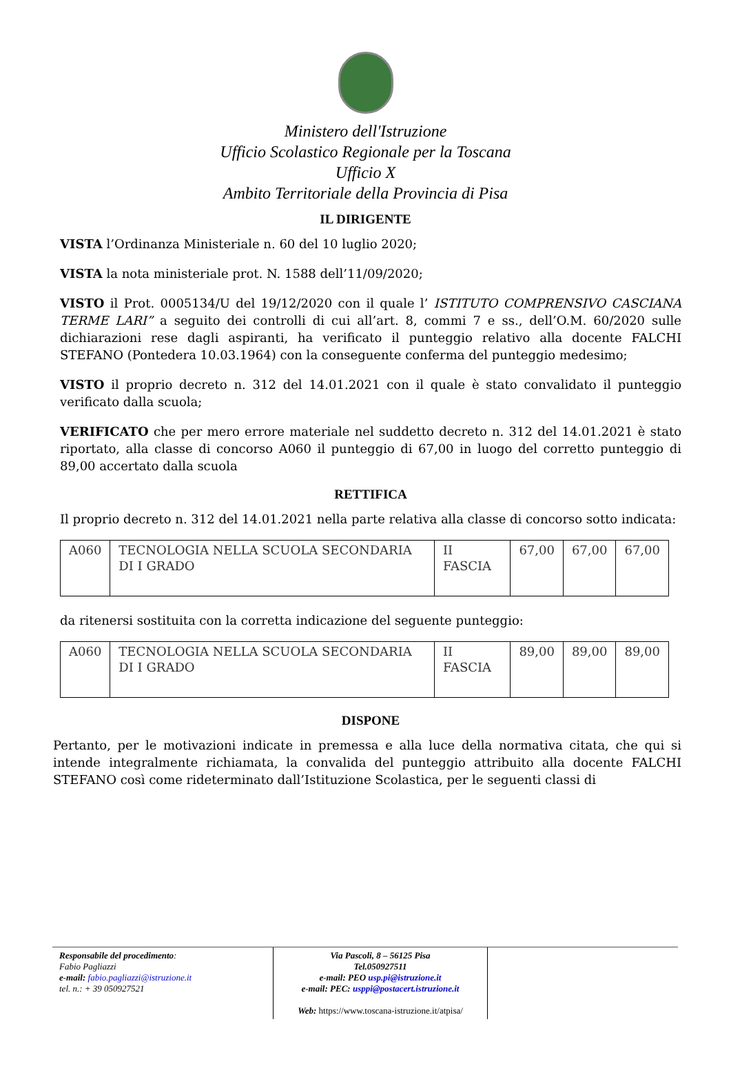Ministero dell'Istruzione
Ufficio Scolastico Regionale per la Toscana
Ufficio X
Ambito Territoriale della Provincia di Pisa
IL DIRIGENTE
VISTA l’Ordinanza Ministeriale n. 60 del 10 luglio 2020;
VISTA la nota ministeriale prot. N. 1588 dell’11/09/2020;
VISTO il Prot. 0005134/U del 19/12/2020 con il quale l’ ISTITUTO COMPRENSIVO CASCIANA TERME LARI” a seguito dei controlli di cui all’art. 8, commi 7 e ss., dell’O.M. 60/2020 sulle dichiarazioni rese dagli aspiranti, ha verificato il punteggio relativo alla docente FALCHI STEFANO (Pontedera 10.03.1964) con la conseguente conferma del punteggio medesimo;
VISTO il proprio decreto n. 312 del 14.01.2021 con il quale è stato convalidato il punteggio verificato dalla scuola;
VERIFICATO che per mero errore materiale nel suddetto decreto n. 312 del 14.01.2021 è stato riportato, alla classe di concorso A060 il punteggio di 67,00 in luogo del corretto punteggio di 89,00 accertato dalla scuola
RETTIFICA
Il proprio decreto n. 312 del 14.01.2021 nella parte relativa alla classe di concorso sotto indicata:
| A060 | TECNOLOGIA NELLA SCUOLA SECONDARIA DI I GRADO | II FASCIA | 67,00 | 67,00 | 67,00 |
da ritenersi sostituita con la corretta indicazione del seguente punteggio:
| A060 | TECNOLOGIA NELLA SCUOLA SECONDARIA DI I GRADO | II FASCIA | 89,00 | 89,00 | 89,00 |
DISPONE
Pertanto, per le motivazioni indicate in premessa e alla luce della normativa citata, che qui si intende integralmente richiamata, la convalida del punteggio attribuito alla docente FALCHI STEFANO così come rideterminato dall’Istituzione Scolastica, per le seguenti classi di
Responsabile del procedimento:
Fabio Pagliazzi
e-mail: fabio.pagliazzi@istruzione.it
tel. n.: + 39 050927521
Via Pascoli, 8 – 56125 Pisa
Tel.050927511
e-mail: PEO usp.pi@istruzione.it
e-mail: PEC: usppi@postacert.istruzione.it
Web: https://www.toscana-istruzione.it/atpisa/